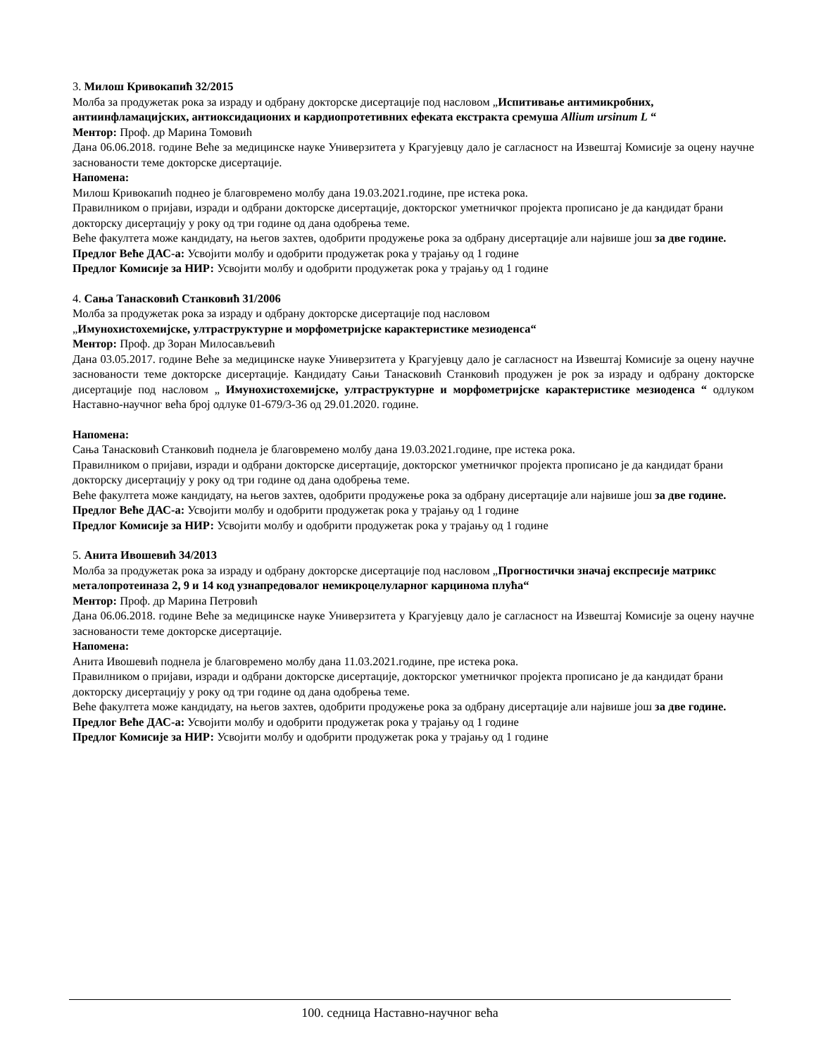3. Милош Кривокапић 32/2015
Молба за продужетак рока за израду и одбрану докторске дисертације под насловом „Испитивање антимикробних, антиинфламацијских, антиоксидационих и кардиопротетивних ефеката екстракта сремуша Allium ursinum L “
Ментор: Проф. др Марина Томовић
Дана 06.06.2018. године Веће за медицинске науке Универзитета у Крагујевцу дало је сагласност на Извештај Комисије за оцену научне заснованости теме докторске дисертације.
Напомена:
Милош Кривокапић поднео је благовремено молбу дана 19.03.2021.године, пре истека рока.
Правилником о пријави, изради и одбрани докторске дисертације, докторског уметничког пројекта прописано је да кандидат брани докторску дисертацију у року од три године од дана одобрења теме.
Веће факултета може кандидату, на његов захтев, одобрити продужење рока за одбрану дисертације али највише још за две године.
Предлог Веће ДАС-а: Усвојити молбу и одобрити продужетак рока у трајању од 1 године
Предлог Комисије за НИР: Усвојити молбу и одобрити продужетак рока у трајању од 1 године
4. Сања Танасковић Станковић 31/2006
Молба за продужетак рока за израду и одбрану докторске дисертације под насловом
„Имунохистохемијске, ултраструктурне и морфометријске карактеристике мезиоденса“
Ментор: Проф. др Зоран Милосављевић
Дана 03.05.2017. године Веће за медицинске науке Универзитета у Крагујевцу дало је сагласност на Извештај Комисије за оцену научне заснованости теме докторске дисертације. Кандидату Сањи Танасковић Станковић продужен је рок за израду и одбрану докторске дисертације под насловом „ Имунохистохемијске, ултраструктурне и морфометријске карактеристике мезиоденса “ одлуком Наставно-научног већа број одлуке 01-679/3-36 од 29.01.2020. године.
Напомена:
Сања Танасковић Станковић поднела је благовремено молбу дана 19.03.2021.године, пре истека рока.
Правилником о пријави, изради и одбрани докторске дисертације, докторског уметничког пројекта прописано је да кандидат брани докторску дисертацију у року од три године од дана одобрења теме.
Веће факултета може кандидату, на његов захтев, одобрити продужење рока за одбрану дисертације али највише још за две године.
Предлог Веће ДАС-а: Усвојити молбу и одобрити продужетак рока у трајању од 1 године
Предлог Комисије за НИР: Усвојити молбу и одобрити продужетак рока у трајању од 1 године
5. Анита Ивошевић 34/2013
Молба за продужетак рока за израду и одбрану докторске дисертације под насловом „Прогностички значај експресије матрикс металопротеиназа 2, 9 и 14 код узнапредовалог немикроцелуларног карцинома плућа“
Ментор: Проф. др Марина Петровић
Дана 06.06.2018. године Веће за медицинске науке Универзитета у Крагујевцу дало је сагласност на Извештај Комисије за оцену научне заснованости теме докторске дисертације.
Напомена:
Анита Ивошевић поднела је благовремено молбу дана 11.03.2021.године, пре истека рока.
Правилником о пријави, изради и одбрани докторске дисертације, докторског уметничког пројекта прописано је да кандидат брани докторску дисертацију у року од три године од дана одобрења теме.
Веће факултета може кандидату, на његов захтев, одобрити продужење рока за одбрану дисертације али највише још за две године.
Предлог Веће ДАС-а: Усвојити молбу и одобрити продужетак рока у трајању од 1 године
Предлог Комисије за НИР: Усвојити молбу и одобрити продужетак рока у трајању од 1 године
100. седница Наставно-научног већа